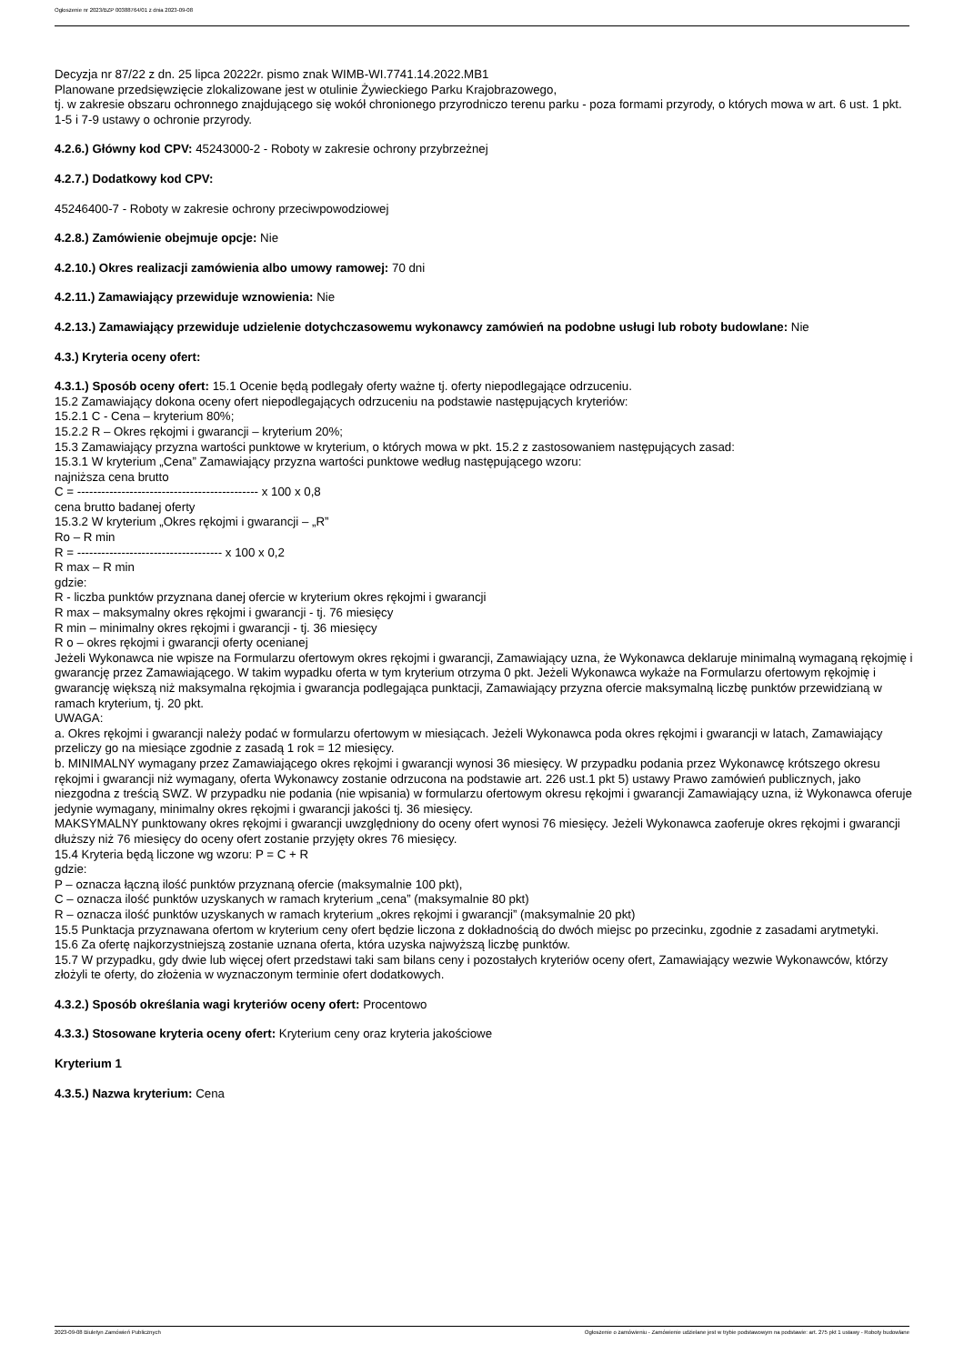Ogłoszenie nr 2023/BZP 00388764/01 z dnia 2023-09-08
Decyzja nr 87/22 z dn. 25 lipca 20222r. pismo znak WIMB-WI.7741.14.2022.MB1
Planowane przedsięwzięcie zlokalizowane jest w otulinie Żywieckiego Parku Krajobrazowego,
tj. w zakresie obszaru ochronnego znajdującego się wokół chronionego przyrodniczo terenu parku - poza formami przyrody, o których mowa w art. 6 ust. 1 pkt. 1-5 i 7-9 ustawy o ochronie przyrody.
4.2.6.) Główny kod CPV: 45243000-2 - Roboty w zakresie ochrony przybrzeżnej
4.2.7.) Dodatkowy kod CPV:
45246400-7 - Roboty w zakresie ochrony przeciwpowodziowej
4.2.8.) Zamówienie obejmuje opcje: Nie
4.2.10.) Okres realizacji zamówienia albo umowy ramowej: 70 dni
4.2.11.) Zamawiający przewiduje wznowienia: Nie
4.2.13.) Zamawiający przewiduje udzielenie dotychczasowemu wykonawcy zamówień na podobne usługi lub roboty budowlane: Nie
4.3.) Kryteria oceny ofert:
4.3.1.) Sposób oceny ofert: 15.1 Ocenie będą podlegały oferty ważne tj. oferty niepodlegające odrzuceniu.
15.2 Zamawiający dokona oceny ofert niepodlegających odrzuceniu na podstawie następujących kryteriów:
15.2.1 C - Cena – kryterium 80%;
15.2.2 R – Okres rękojmi i gwarancji – kryterium 20%;
15.3 Zamawiający przyzna wartości punktowe w kryterium, o których mowa w pkt. 15.2 z zastosowaniem następujących zasad:
15.3.1 W kryterium „Cena” Zamawiający przyzna wartości punktowe według następującego wzoru:
najniższa cena brutto
C = --------------------------------------------- x 100 x 0,8
cena brutto badanej oferty
15.3.2 W kryterium „Okres rękojmi i gwarancji – „R”
Ro – R min
R = ------------------------------------ x 100 x 0,2
R max – R min
gdzie:
R - liczba punktów przyznana danej ofercie w kryterium okres rękojmi i gwarancji
R max – maksymalny okres rękojmi i gwarancji - tj. 76 miesięcy
R min – minimalny okres rękojmi i gwarancji - tj. 36 miesięcy
R o – okres rękojmi i gwarancji oferty ocenianej
Jeżeli Wykonawca nie wpisze na Formularzu ofertowym okres rękojmi i gwarancji, Zamawiający uzna, że Wykonawca deklaruje minimalną wymaganą rękojmię i gwarancję przez Zamawiającego. W takim wypadku oferta w tym kryterium otrzyma 0 pkt. Jeżeli Wykonawca wykaże na Formularzu ofertowym rękojmię i gwarancję większą niż maksymalna rękojmia i gwarancja podlegająca punktacji, Zamawiający przyzna ofercie maksymalną liczbę punktów przewidzianą w ramach kryterium, tj. 20 pkt.
UWAGA:
a. Okres rękojmi i gwarancji należy podać w formularzu ofertowym w miesiącach. Jeżeli Wykonawca poda okres rękojmi i gwarancji w latach, Zamawiający przeliczy go na miesiące zgodnie z zasadą 1 rok = 12 miesięcy.
b. MINIMALNY wymagany przez Zamawiającego okres rękojmi i gwarancji wynosi 36 miesięcy. W przypadku podania przez Wykonawcę krótszego okresu rękojmi i gwarancji niż wymagany, oferta Wykonawcy zostanie odrzucona na podstawie art. 226 ust.1 pkt 5) ustawy Prawo zamówień publicznych, jako niezgodna z treścią SWZ. W przypadku nie podania (nie wpisania) w formularzu ofertowym okresu rękojmi i gwarancji Zamawiający uzna, iż Wykonawca oferuje jedynie wymagany, minimalny okres rękojmi i gwarancji jakości tj. 36 miesięcy.
MAKSYMALNY punktowany okres rękojmi i gwarancji uwzględniony do oceny ofert wynosi 76 miesięcy. Jeżeli Wykonawca zaoferuje okres rękojmi i gwarancji dłuższy niż 76 miesięcy do oceny ofert zostanie przyjęty okres 76 miesięcy.
15.4 Kryteria będą liczone wg wzoru: P = C + R
gdzie:
P – oznacza łączną ilość punktów przyznaną ofercie (maksymalnie 100 pkt),
C – oznacza ilość punktów uzyskanych w ramach kryterium „cena” (maksymalnie 80 pkt)
R – oznacza ilość punktów uzyskanych w ramach kryterium „okres rękojmi i gwarancji” (maksymalnie 20 pkt)
15.5 Punktacja przyznawana ofertom w kryterium ceny ofert będzie liczona z dokładnością do dwóch miejsc po przecinku, zgodnie z zasadami arytmetyki.
15.6 Za ofertę najkorzystniejszą zostanie uznana oferta, która uzyska najwyższą liczbę punktów.
15.7 W przypadku, gdy dwie lub więcej ofert przedstawi taki sam bilans ceny i pozostałych kryteriów oceny ofert, Zamawiający wezwie Wykonawców, którzy złożyli te oferty, do złożenia w wyznaczonym terminie ofert dodatkowych.
4.3.2.) Sposób określania wagi kryteriów oceny ofert: Procentowo
4.3.3.) Stosowane kryteria oceny ofert: Kryterium ceny oraz kryteria jakościowe
Kryterium 1
4.3.5.) Nazwa kryterium: Cena
2023-09-08 Biuletyn Zamówień Publicznych Ogłoszenie o zamówieniu - Zamówienie udzielane jest w trybie podstawowym na podstawie: art. 275 pkt 1 ustawy - Roboty budowlane